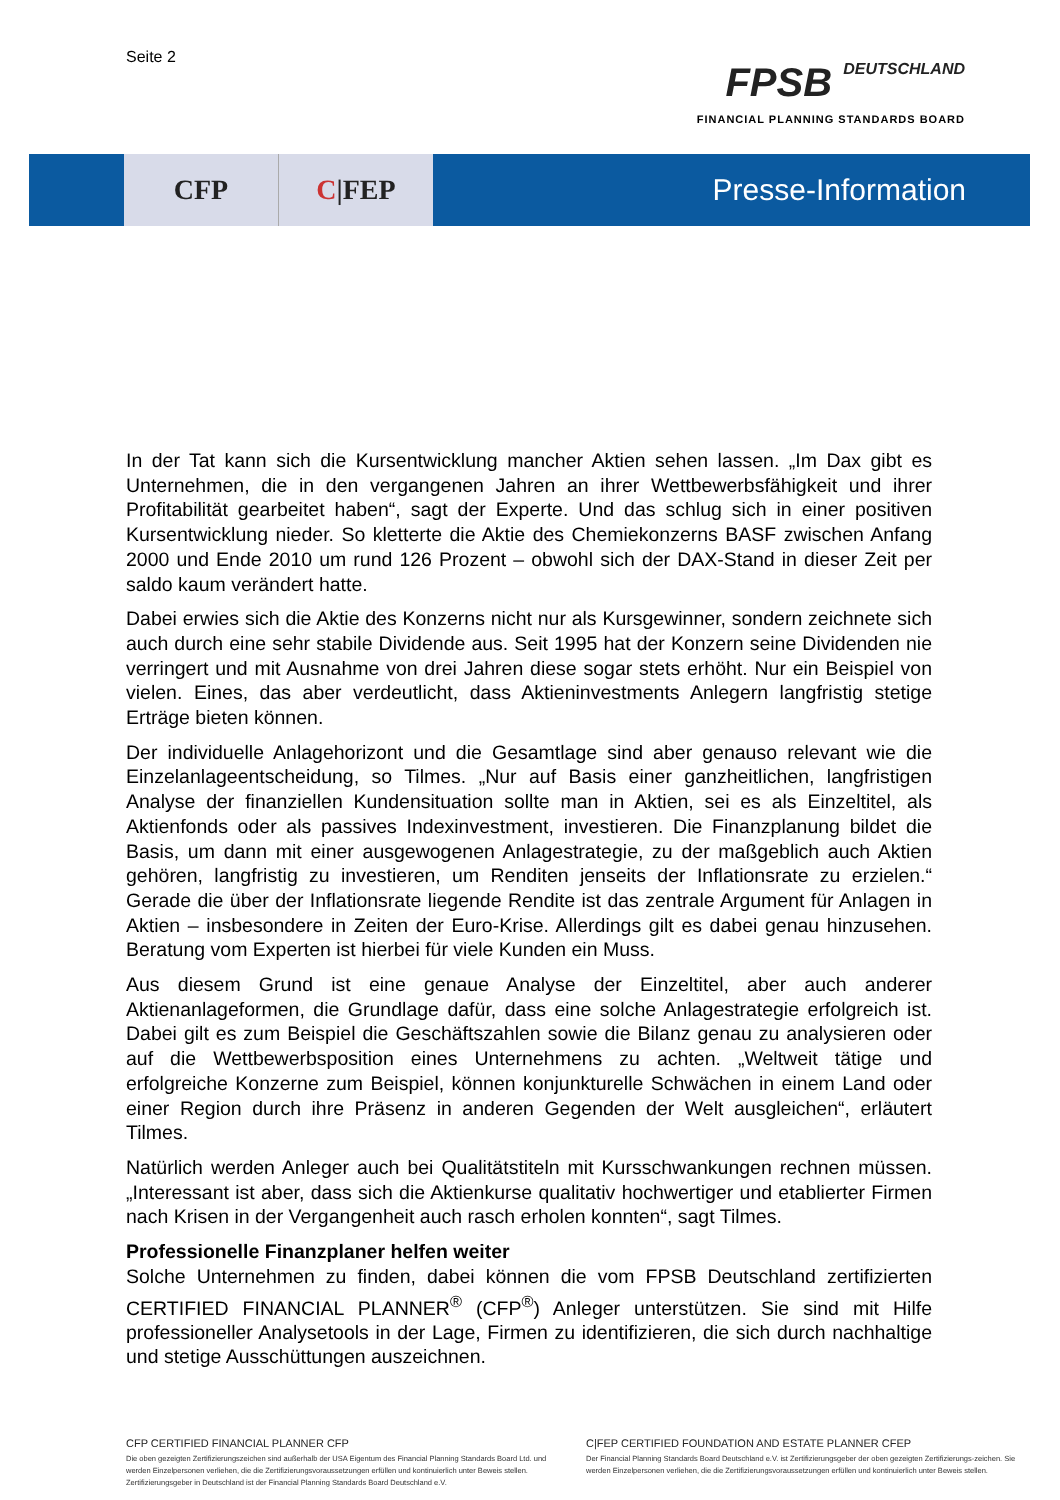Seite 2
FPSB DEUTSCHLAND
FINANCIAL PLANNING STANDARDS BOARD
CFP C |FEP
Presse-Information
In der Tat kann sich die Kursentwicklung mancher Aktien sehen lassen. „Im Dax gibt es Unternehmen, die in den vergangenen Jahren an ihrer Wettbewerbsfähigkeit und ihrer Profitabilität gearbeitet haben“, sagt der Experte. Und das schlug sich in einer positiven Kursentwicklung nieder. So kletterte die Aktie des Chemiekonzerns BASF zwischen Anfang 2000 und Ende 2010 um rund 126 Prozent – obwohl sich der DAX-Stand in dieser Zeit per saldo kaum verändert hatte.
Dabei erwies sich die Aktie des Konzerns nicht nur als Kursgewinner, sondern zeichnete sich auch durch eine sehr stabile Dividende aus. Seit 1995 hat der Konzern seine Dividenden nie verringert und mit Ausnahme von drei Jahren diese sogar stets erhöht. Nur ein Beispiel von vielen. Eines, das aber verdeutlicht, dass Aktieninvestments Anlegern langfristig stetige Erträge bieten können.
Der individuelle Anlagehorizont und die Gesamtlage sind aber genauso relevant wie die Einzelanlageentscheidung, so Tilmes. „Nur auf Basis einer ganzheitlichen, langfristigen Analyse der finanziellen Kundensituation sollte man in Aktien, sei es als Einzeltitel, als Aktienfonds oder als passives Indexinvestment, investieren. Die Finanzplanung bildet die Basis, um dann mit einer ausgewogenen Anlagestrategie, zu der maßgeblich auch Aktien gehören, langfristig zu investieren, um Renditen jenseits der Inflationsrate zu erzielen.“ Gerade die über der Inflationsrate liegende Rendite ist das zentrale Argument für Anlagen in Aktien – insbesondere in Zeiten der Euro-Krise. Allerdings gilt es dabei genau hinzusehen. Beratung vom Experten ist hierbei für viele Kunden ein Muss.
Aus diesem Grund ist eine genaue Analyse der Einzeltitel, aber auch anderer Aktienanlageformen, die Grundlage dafür, dass eine solche Anlagestrategie erfolgreich ist. Dabei gilt es zum Beispiel die Geschäftszahlen sowie die Bilanz genau zu analysieren oder auf die Wettbewerbsposition eines Unternehmens zu achten. „Weltweit tätige und erfolgreiche Konzerne zum Beispiel, können konjunkturelle Schwächen in einem Land oder einer Region durch ihre Präsenz in anderen Gegenden der Welt ausgleichen“, erläutert Tilmes.
Natürlich werden Anleger auch bei Qualitätstiteln mit Kursschwankungen rechnen müssen. „Interessant ist aber, dass sich die Aktienkurse qualitativ hochwertiger und etablierter Firmen nach Krisen in der Vergangenheit auch rasch erholen konnten“, sagt Tilmes.
Professionelle Finanzplaner helfen weiter
Solche Unternehmen zu finden, dabei können die vom FPSB Deutschland zertifizierten CERTIFIED FINANCIAL PLANNER<sup>®</sup> (CFP<sup>®</sup>) Anleger unterstützen. Sie sind mit Hilfe professioneller Analysetools in der Lage, Firmen zu identifizieren, die sich durch nachhaltige und stetige Ausschüttungen auszeichnen.
CFP CERTIFIED FINANCIAL PLANNER CFP
Die oben gezeigten Zertifizierungszeichen sind außerhalb der USA Eigentum des Financial Planning Standards Board Ltd. und werden Einzelpersonen verliehen, die die Zertifizierungsvoraussetzungen erfüllen und kontinuierlich unter Beweis stellen. Zertifizierungsgeber in Deutschland ist der Financial Planning Standards Board Deutschland e.V.
C|FEP CERTIFIED FOUNDATION AND ESTATE PLANNER CFEP
Der Financial Planning Standards Board Deutschland e.V. ist Zertifizierungsgeber der oben gezeigten Zertifizierungs-zeichen. Sie werden Einzelpersonen verliehen, die die Zertifizierungsvoraussetzungen erfüllen und kontinuierlich unter Beweis stellen.